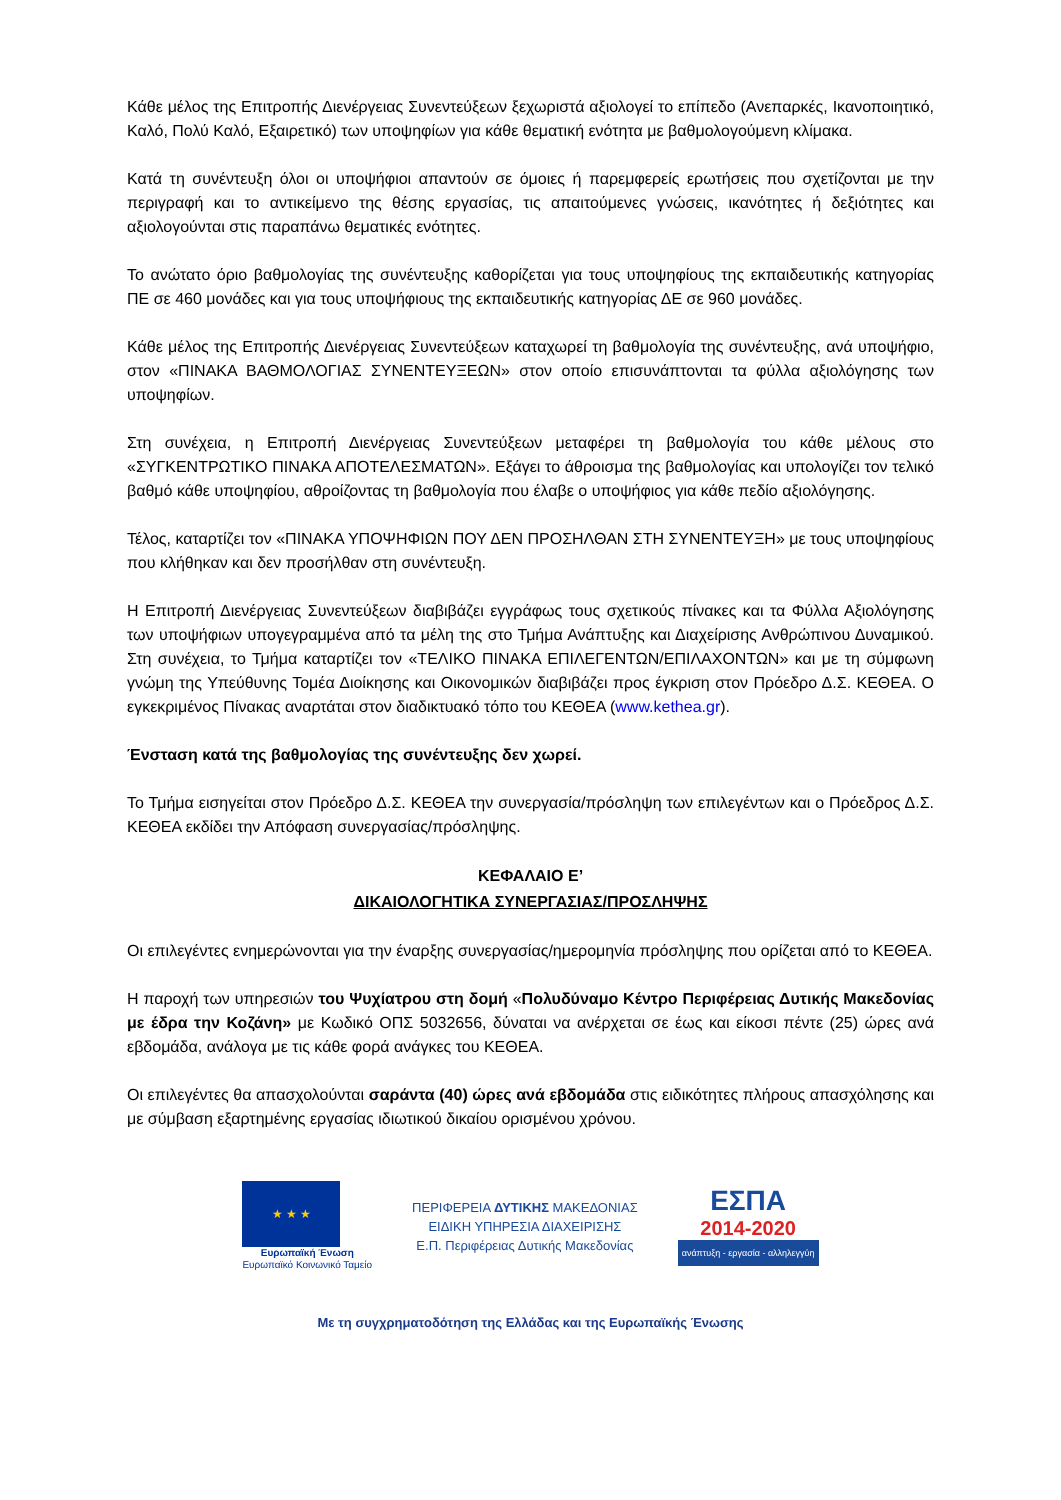Κάθε μέλος της Επιτροπής Διενέργειας Συνεντεύξεων ξεχωριστά αξιολογεί το επίπεδο (Ανεπαρκές, Ικανοποιητικό, Καλό, Πολύ Καλό, Εξαιρετικό) των υποψηφίων για κάθε θεματική ενότητα με βαθμολογούμενη κλίμακα.
Κατά τη συνέντευξη όλοι οι υποψήφιοι απαντούν σε όμοιες ή παρεμφερείς ερωτήσεις που σχετίζονται με την περιγραφή και το αντικείμενο της θέσης εργασίας, τις απαιτούμενες γνώσεις, ικανότητες ή δεξιότητες και αξιολογούνται στις παραπάνω θεματικές ενότητες.
Το ανώτατο όριο βαθμολογίας της συνέντευξης καθορίζεται για τους υποψηφίους της εκπαιδευτικής κατηγορίας ΠΕ σε 460 μονάδες και για τους υποψήφιους της εκπαιδευτικής κατηγορίας ΔΕ σε 960 μονάδες.
Κάθε μέλος της Επιτροπής Διενέργειας Συνεντεύξεων καταχωρεί τη βαθμολογία της συνέντευξης, ανά υποψήφιο, στον «ΠΙΝΑΚΑ ΒΑΘΜΟΛΟΓΙΑΣ ΣΥΝΕΝΤΕΥΞΕΩΝ» στον οποίο επισυνάπτονται τα φύλλα αξιολόγησης των υποψηφίων.
Στη συνέχεια, η Επιτροπή Διενέργειας Συνεντεύξεων μεταφέρει τη βαθμολογία του κάθε μέλους στο «ΣΥΓΚΕΝΤΡΩΤΙΚΟ ΠΙΝΑΚΑ ΑΠΟΤΕΛΕΣΜΑΤΩΝ». Εξάγει το άθροισμα της βαθμολογίας και υπολογίζει τον τελικό βαθμό κάθε υποψηφίου, αθροίζοντας τη βαθμολογία που έλαβε ο υποψήφιος για κάθε πεδίο αξιολόγησης.
Τέλος, καταρτίζει τον «ΠΙΝΑΚΑ ΥΠΟΨΗΦΙΩΝ ΠΟΥ ΔΕΝ ΠΡΟΣΗΛΘΑΝ ΣΤΗ ΣΥΝΕΝΤΕΥΞΗ» με τους υποψηφίους που κλήθηκαν και δεν προσήλθαν στη συνέντευξη.
Η Επιτροπή Διενέργειας Συνεντεύξεων διαβιβάζει εγγράφως τους σχετικούς πίνακες και τα Φύλλα Αξιολόγησης των υποψήφιων υπογεγραμμένα από τα μέλη της στο Τμήμα Ανάπτυξης και Διαχείρισης Ανθρώπινου Δυναμικού. Στη συνέχεια, το Τμήμα καταρτίζει τον «ΤΕΛΙΚΟ ΠΙΝΑΚΑ ΕΠΙΛΕΓΕΝΤΩΝ/ΕΠΙΛΑΧΟΝΤΩΝ» και με τη σύμφωνη γνώμη της Υπεύθυνης Τομέα Διοίκησης και Οικονομικών διαβιβάζει προς έγκριση στον Πρόεδρο Δ.Σ. ΚΕΘΕΑ. Ο εγκεκριμένος Πίνακας αναρτάται στον διαδικτυακό τόπο του ΚΕΘΕΑ (www.kethea.gr).
Ένσταση κατά της βαθμολογίας της συνέντευξης δεν χωρεί.
Το Τμήμα εισηγείται στον Πρόεδρο Δ.Σ. ΚΕΘΕΑ την συνεργασία/πρόσληψη των επιλεγέντων και ο Πρόεδρος Δ.Σ. ΚΕΘΕΑ εκδίδει την Απόφαση συνεργασίας/πρόσληψης.
ΚΕΦΑΛΑΙΟ Ε’
ΔΙΚΑΙΟΛΟΓΗΤΙΚΑ ΣΥΝΕΡΓΑΣΙΑΣ/ΠΡΟΣΛΗΨΗΣ
Οι επιλεγέντες ενημερώνονται για την έναρξης συνεργασίας/ημερομηνία πρόσληψης που ορίζεται από το ΚΕΘΕΑ.
Η παροχή των υπηρεσιών του Ψυχίατρου στη δομή «Πολυδύναμο Κέντρο Περιφέρειας Δυτικής Μακεδονίας με έδρα την Κοζάνη» με Κωδικό ΟΠΣ 5032656, δύναται να ανέρχεται σε έως και είκοσι πέντε (25) ώρες ανά εβδομάδα, ανάλογα με τις κάθε φορά ανάγκες του ΚΕΘΕΑ.
Οι επιλεγέντες θα απασχολούνται σαράντα (40) ώρες ανά εβδομάδα στις ειδικότητες πλήρους απασχόλησης και με σύμβαση εξαρτημένης εργασίας ιδιωτικού δικαίου ορισμένου χρόνου.
★ ★ ★
Ευρωπαϊκή Ένωση
Ευρωπαϊκό Κοινωνικό Ταμείο
ΠΕΡΙΦΕΡΕΙΑ ΔΥΤΙΚΗΣ ΜΑΚΕΔΟΝΙΑΣ
ΕΙΔΙΚΗ ΥΠΗΡΕΣΙΑ ΔΙΑΧΕΙΡΙΣΗΣ
Ε.Π. Περιφέρειας Δυτικής Μακεδονίας
ΕΣΠΑ
2014-2020
ανάπτυξη - εργασία - αλληλεγγύη
Με τη συγχρηματοδότηση της Ελλάδας και της Ευρωπαϊκής Ένωσης